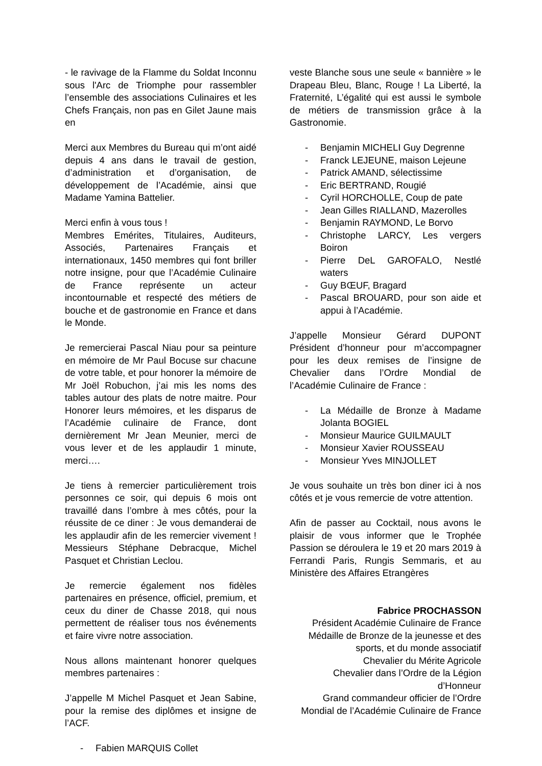- le ravivage de la Flamme du Soldat Inconnu sous l'Arc de Triomphe pour rassembler l’ensemble des associations Culinaires et les Chefs Français, non pas en Gilet Jaune mais en
Merci aux Membres du Bureau qui m’ont aidé depuis 4 ans dans le travail de gestion, d’administration et d’organisation, de développement de l’Académie, ainsi que Madame Yamina Battelier.
Merci enfin à vous tous !
Membres Emérites, Titulaires, Auditeurs, Associés, Partenaires Français et internationaux, 1450 membres qui font briller notre insigne, pour que l’Académie Culinaire de France représente un acteur incontournable et respecté des métiers de bouche et de gastronomie en France et dans le Monde.
Je remercierai Pascal Niau pour sa peinture en mémoire de Mr Paul Bocuse sur chacune de votre table, et pour honorer la mémoire de Mr Joël Robuchon, j’ai mis les noms des tables autour des plats de notre maitre. Pour Honorer leurs mémoires, et les disparus de l’Académie culinaire de France, dont dernièrement Mr Jean Meunier, merci de vous lever et de les applaudir 1 minute, merci….
Je tiens à remercier particulièrement trois personnes ce soir, qui depuis 6 mois ont travaillé dans l’ombre à mes côtés, pour la réussite de ce diner : Je vous demanderai de les applaudir afin de les remercier vivement ! Messieurs Stéphane Debracque, Michel Pasquet et Christian Leclou.
Je remercie également nos fidèles partenaires en présence, officiel, premium, et ceux du diner de Chasse 2018, qui nous permettent de réaliser tous nos événements et faire vivre notre association.
Nous allons maintenant honorer quelques membres partenaires :
J’appelle M Michel Pasquet et Jean Sabine, pour la remise des diplômes et insigne de l’ACF.
- Fabien MARQUIS Collet
veste Blanche sous une seule « bannière » le Drapeau Bleu, Blanc, Rouge ! La Liberté, la Fraternité, L’égalité qui est aussi le symbole de métiers de transmission grâce à la Gastronomie.
- Benjamin MICHELI Guy Degrenne
- Franck LEJEUNE, maison Lejeune
- Patrick AMAND, sélectissime
- Eric BERTRAND, Rougié
- Cyril HORCHOLLE, Coup de pate
- Jean Gilles RIALLAND, Mazerolles
- Benjamin RAYMOND, Le Borvo
- Christophe LARCY, Les vergers Boiron
- Pierre DeL GAROFALO, Nestlé waters
- Guy BŒUF, Bragard
- Pascal BROUARD, pour son aide et appui à l’Académie.
J’appelle Monsieur Gérard DUPONT Président d’honneur pour m’accompagner pour les deux remises de l’insigne de Chevalier dans l’Ordre Mondial de l’Académie Culinaire de France :
- La Médaille de Bronze à Madame Jolanta BOGIEL
- Monsieur Maurice GUILMAULT
- Monsieur Xavier ROUSSEAU
- Monsieur Yves MINJOLLET
Je vous souhaite un très bon diner ici à nos côtés et je vous remercie de votre attention.
Afin de passer au Cocktail, nous avons le plaisir de vous informer que le Trophée Passion se déroulera le 19 et 20 mars 2019 à Ferrandi Paris, Rungis Semmaris, et au Ministère des Affaires Etrangères
Fabrice PROCHASSON
Président Académie Culinaire de France
Médaille de Bronze de la jeunesse et des sports, et du monde associatif
Chevalier du Mérite Agricole
Chevalier dans l’Ordre de la Légion d’Honneur
Grand commandeur officier de l’Ordre Mondial de l’Académie Culinaire de France